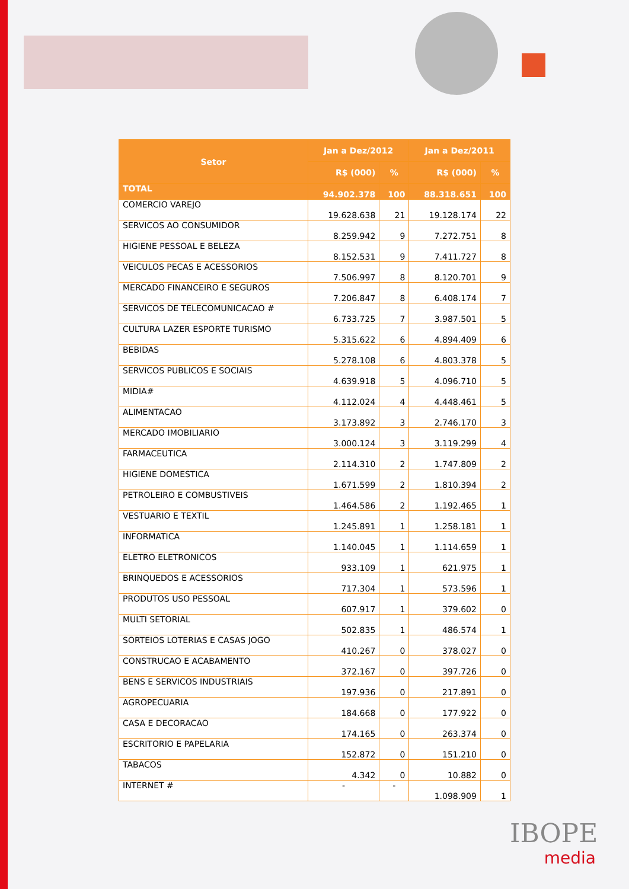| Setor | Jan a Dez/2012 | | Jan a Dez/2011 | |
| --- | --- | --- | --- | --- |
| | R$ (000) | % | R$ (000) | % |
| TOTAL | 94.902.378 | 100 | 88.318.651 | 100 |
| COMERCIO VAREJO | 19.628.638 | 21 | 19.128.174 | 22 |
| SERVICOS AO CONSUMIDOR | 8.259.942 | 9 | 7.272.751 | 8 |
| HIGIENE PESSOAL E BELEZA | 8.152.531 | 9 | 7.411.727 | 8 |
| VEICULOS PECAS E ACESSORIOS | 7.506.997 | 8 | 8.120.701 | 9 |
| MERCADO FINANCEIRO E SEGUROS | 7.206.847 | 8 | 6.408.174 | 7 |
| SERVICOS DE TELECOMUNICACAO # | 6.733.725 | 7 | 3.987.501 | 5 |
| CULTURA LAZER ESPORTE TURISMO | 5.315.622 | 6 | 4.894.409 | 6 |
| BEBIDAS | 5.278.108 | 6 | 4.803.378 | 5 |
| SERVICOS PUBLICOS E SOCIAIS | 4.639.918 | 5 | 4.096.710 | 5 |
| MIDIA# | 4.112.024 | 4 | 4.448.461 | 5 |
| ALIMENTACAO | 3.173.892 | 3 | 2.746.170 | 3 |
| MERCADO IMOBILIARIO | 3.000.124 | 3 | 3.119.299 | 4 |
| FARMACEUTICA | 2.114.310 | 2 | 1.747.809 | 2 |
| HIGIENE DOMESTICA | 1.671.599 | 2 | 1.810.394 | 2 |
| PETROLEIRO E COMBUSTIVEIS | 1.464.586 | 2 | 1.192.465 | 1 |
| VESTUARIO E TEXTIL | 1.245.891 | 1 | 1.258.181 | 1 |
| INFORMATICA | 1.140.045 | 1 | 1.114.659 | 1 |
| ELETRO ELETRONICOS | 933.109 | 1 | 621.975 | 1 |
| BRINQUEDOS E ACESSORIOS | 717.304 | 1 | 573.596 | 1 |
| PRODUTOS USO PESSOAL | 607.917 | 1 | 379.602 | 0 |
| MULTI SETORIAL | 502.835 | 1 | 486.574 | 1 |
| SORTEIOS LOTERIAS E CASAS JOGO | 410.267 | 0 | 378.027 | 0 |
| CONSTRUCAO E ACABAMENTO | 372.167 | 0 | 397.726 | 0 |
| BENS E SERVICOS INDUSTRIAIS | 197.936 | 0 | 217.891 | 0 |
| AGROPECUARIA | 184.668 | 0 | 177.922 | 0 |
| CASA E DECORACAO | 174.165 | 0 | 263.374 | 0 |
| ESCRITORIO E PAPELARIA | 152.872 | 0 | 151.210 | 0 |
| TABACOS | 4.342 | 0 | 10.882 | 0 |
| INTERNET # | - | - | 1.098.909 | 1 |
IBOPE
media